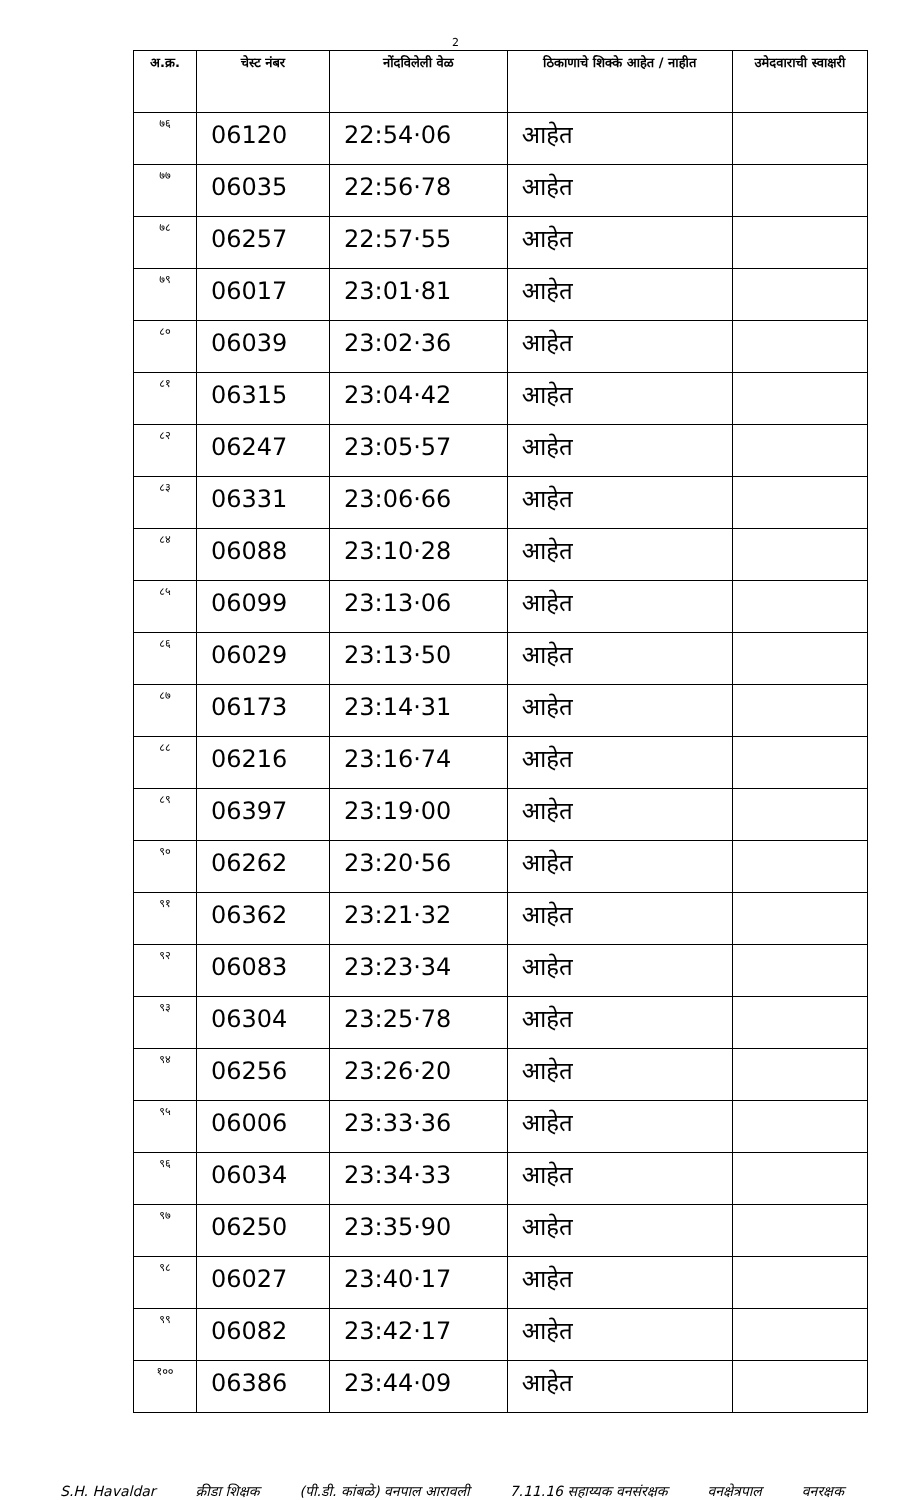2
| अ.क्र. | चेस्ट नंबर | नोंदविलेली वेळ | ठिकाणाचे शिक्के आहेत / नाहीत | उमेदवाराची स्वाक्षरी |
| --- | --- | --- | --- | --- |
| ७६ | 06120 | 22:54·06 | आहेत | |
| ७७ | 06035 | 22:56·78 | आहेत | |
| ७८ | 06257 | 22:57·55 | आहेत | |
| ७९ | 06017 | 23:01·81 | आहेत | |
| ८० | 06039 | 23:02·36 | आहेत | |
| ८१ | 06315 | 23:04·42 | आहेत | |
| ८२ | 06247 | 23:05·57 | आहेत | |
| ८३ | 06331 | 23:06·66 | आहेत | |
| ८४ | 06088 | 23:10·28 | आहेत | |
| ८५ | 06099 | 23:13·06 | आहेत | |
| ८६ | 06029 | 23:13·50 | आहेत | |
| ८७ | 06173 | 23:14·31 | आहेत | |
| ८८ | 06216 | 23:16·74 | आहेत | |
| ८९ | 06397 | 23:19·00 | आहेत | |
| ९० | 06262 | 23:20·56 | आहेत | |
| ९१ | 06362 | 23:21·32 | आहेत | |
| ९२ | 06083 | 23:23·34 | आहेत | |
| ९३ | 06304 | 23:25·78 | आहेत | |
| ९४ | 06256 | 23:26·20 | आहेत | |
| ९५ | 06006 | 23:33·36 | आहेत | |
| ९६ | 06034 | 23:34·33 | आहेत | |
| ९७ | 06250 | 23:35·90 | आहेत | |
| ९८ | 06027 | 23:40·17 | आहेत | |
| ९९ | 06082 | 23:42·17 | आहेत | |
| १०० | 06386 | 23:44·09 | आहेत | |
S.H. Havaldar क्रीडा शिक्षक (पी.डी. कांबळे) वनपाल आरावली 7.11.16 सहाय्यक वनसंरक्षक वनक्षेत्रपाल वनरक्षक